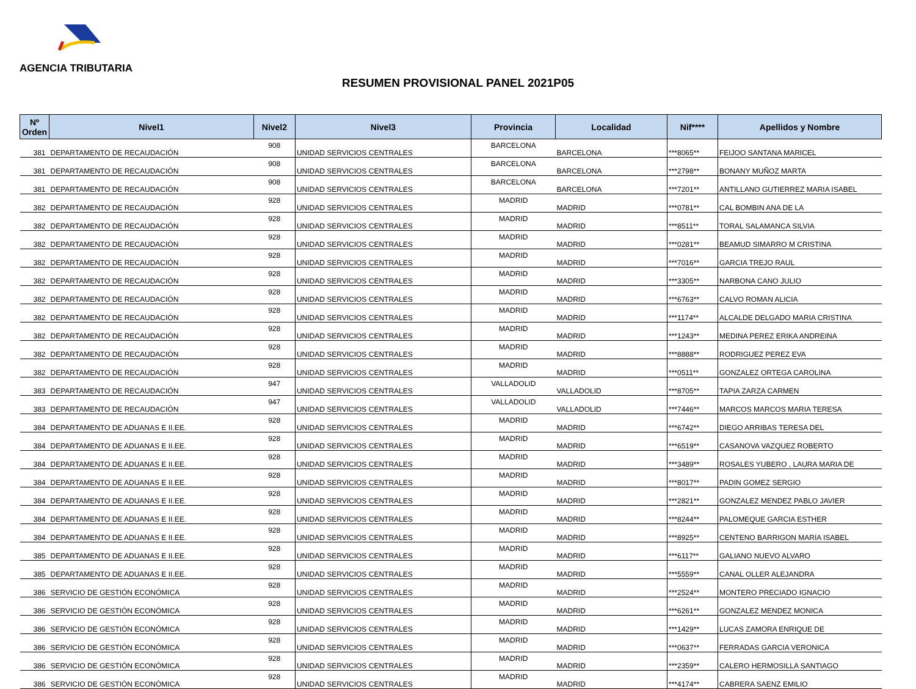AGENCIA TRIBUTARIA
RESUMEN PROVISIONAL PANEL 2021P05
| Nº Orden | Nivel1 | Nivel2 | Nivel3 | Provincia | Localidad | Nif**** | Apellidos y Nombre |
| --- | --- | --- | --- | --- | --- | --- | --- |
| 381 | DEPARTAMENTO DE RECAUDACIÓN | 908 | UNIDAD SERVICIOS CENTRALES | BARCELONA | BARCELONA | ***8065** | FEIJOO SANTANA MARICEL |
| 381 | DEPARTAMENTO DE RECAUDACIÓN | 908 | UNIDAD SERVICIOS CENTRALES | BARCELONA | BARCELONA | ***2798** | BONANY MUÑOZ MARTA |
| 381 | DEPARTAMENTO DE RECAUDACIÓN | 908 | UNIDAD SERVICIOS CENTRALES | BARCELONA | BARCELONA | ***7201** | ANTILLANO GUTIERREZ MARIA ISABEL |
| 382 | DEPARTAMENTO DE RECAUDACIÓN | 928 | UNIDAD SERVICIOS CENTRALES | MADRID | MADRID | ***0781** | CAL BOMBIN ANA DE LA |
| 382 | DEPARTAMENTO DE RECAUDACIÓN | 928 | UNIDAD SERVICIOS CENTRALES | MADRID | MADRID | ***8511** | TORAL SALAMANCA SILVIA |
| 382 | DEPARTAMENTO DE RECAUDACIÓN | 928 | UNIDAD SERVICIOS CENTRALES | MADRID | MADRID | ***0281** | BEAMUD SIMARRO M CRISTINA |
| 382 | DEPARTAMENTO DE RECAUDACIÓN | 928 | UNIDAD SERVICIOS CENTRALES | MADRID | MADRID | ***7016** | GARCIA TREJO RAUL |
| 382 | DEPARTAMENTO DE RECAUDACIÓN | 928 | UNIDAD SERVICIOS CENTRALES | MADRID | MADRID | ***3305** | NARBONA CANO JULIO |
| 382 | DEPARTAMENTO DE RECAUDACIÓN | 928 | UNIDAD SERVICIOS CENTRALES | MADRID | MADRID | ***6763** | CALVO ROMAN ALICIA |
| 382 | DEPARTAMENTO DE RECAUDACIÓN | 928 | UNIDAD SERVICIOS CENTRALES | MADRID | MADRID | ***1174** | ALCALDE DELGADO MARIA CRISTINA |
| 382 | DEPARTAMENTO DE RECAUDACIÓN | 928 | UNIDAD SERVICIOS CENTRALES | MADRID | MADRID | ***1243** | MEDINA PEREZ ERIKA ANDREINA |
| 382 | DEPARTAMENTO DE RECAUDACIÓN | 928 | UNIDAD SERVICIOS CENTRALES | MADRID | MADRID | ***8888** | RODRIGUEZ PEREZ EVA |
| 382 | DEPARTAMENTO DE RECAUDACIÓN | 928 | UNIDAD SERVICIOS CENTRALES | MADRID | MADRID | ***0511** | GONZALEZ ORTEGA CAROLINA |
| 383 | DEPARTAMENTO DE RECAUDACIÓN | 947 | UNIDAD SERVICIOS CENTRALES | VALLADOLID | VALLADOLID | ***8705** | TAPIA ZARZA CARMEN |
| 383 | DEPARTAMENTO DE RECAUDACIÓN | 947 | UNIDAD SERVICIOS CENTRALES | VALLADOLID | VALLADOLID | ***7446** | MARCOS MARCOS MARIA TERESA |
| 384 | DEPARTAMENTO DE ADUANAS E II.EE. | 928 | UNIDAD SERVICIOS CENTRALES | MADRID | MADRID | ***6742** | DIEGO ARRIBAS TERESA DEL |
| 384 | DEPARTAMENTO DE ADUANAS E II.EE. | 928 | UNIDAD SERVICIOS CENTRALES | MADRID | MADRID | ***6519** | CASANOVA VAZQUEZ ROBERTO |
| 384 | DEPARTAMENTO DE ADUANAS E II.EE. | 928 | UNIDAD SERVICIOS CENTRALES | MADRID | MADRID | ***3489** | ROSALES YUBERO , LAURA MARIA DE |
| 384 | DEPARTAMENTO DE ADUANAS E II.EE. | 928 | UNIDAD SERVICIOS CENTRALES | MADRID | MADRID | ***8017** | PADIN GOMEZ SERGIO |
| 384 | DEPARTAMENTO DE ADUANAS E II.EE. | 928 | UNIDAD SERVICIOS CENTRALES | MADRID | MADRID | ***2821** | GONZALEZ MENDEZ PABLO JAVIER |
| 384 | DEPARTAMENTO DE ADUANAS E II.EE. | 928 | UNIDAD SERVICIOS CENTRALES | MADRID | MADRID | ***8244** | PALOMEQUE GARCIA ESTHER |
| 384 | DEPARTAMENTO DE ADUANAS E II.EE. | 928 | UNIDAD SERVICIOS CENTRALES | MADRID | MADRID | ***8925** | CENTENO BARRIGON MARIA ISABEL |
| 385 | DEPARTAMENTO DE ADUANAS E II.EE. | 928 | UNIDAD SERVICIOS CENTRALES | MADRID | MADRID | ***6117** | GALIANO NUEVO ALVARO |
| 385 | DEPARTAMENTO DE ADUANAS E II.EE. | 928 | UNIDAD SERVICIOS CENTRALES | MADRID | MADRID | ***5559** | CANAL OLLER ALEJANDRA |
| 386 | SERVICIO DE GESTIÓN ECONÓMICA | 928 | UNIDAD SERVICIOS CENTRALES | MADRID | MADRID | ***2524** | MONTERO PRECIADO IGNACIO |
| 386 | SERVICIO DE GESTIÓN ECONÓMICA | 928 | UNIDAD SERVICIOS CENTRALES | MADRID | MADRID | ***6261** | GONZALEZ MENDEZ MONICA |
| 386 | SERVICIO DE GESTIÓN ECONÓMICA | 928 | UNIDAD SERVICIOS CENTRALES | MADRID | MADRID | ***1429** | LUCAS ZAMORA ENRIQUE DE |
| 386 | SERVICIO DE GESTIÓN ECONÓMICA | 928 | UNIDAD SERVICIOS CENTRALES | MADRID | MADRID | ***0637** | FERRADAS GARCIA VERONICA |
| 386 | SERVICIO DE GESTIÓN ECONÓMICA | 928 | UNIDAD SERVICIOS CENTRALES | MADRID | MADRID | ***2359** | CALERO HERMOSILLA SANTIAGO |
| 386 | SERVICIO DE GESTIÓN ECONÓMICA | 928 | UNIDAD SERVICIOS CENTRALES | MADRID | MADRID | ***4174** | CABRERA SAENZ EMILIO |